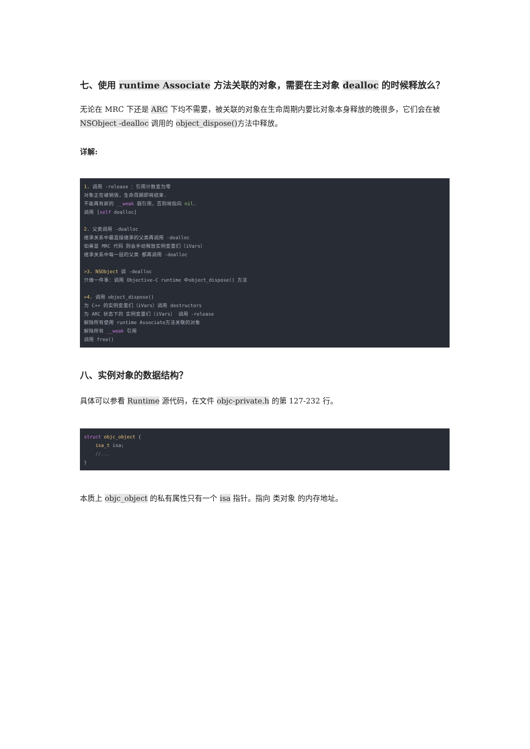七、使用 runtime Associate 方法关联的对象，需要在主对象 dealloc 的时候释放么？
无论在 MRC 下还是 ARC 下均不需要，被关联的对象在生命周期内要比对象本身释放的晚很多，它们会在被 NSObject -dealloc 调用的 object_dispose() 方法中释放。
详解:
1. 调用 -release ：引用计数变为零
对象正在被销毁，生命周期即将结束.
不能再有新的 __weak 弱引用，否则将指向 nil.
调用 [self dealloc]

2. 父类调用 -dealloc
继承关系中最直接继承的父类再调用 -dealloc
如果是 MRC 代码 则会手动释放实例变量们（iVars）
继承关系中每一层的父类 都再调用 -dealloc

>3. NSObject 调 -dealloc
只做一件事：调用 Objective-C runtime 中object_dispose() 方法

>4. 调用 object_dispose()
为 C++ 的实例变量们（iVars）调用 destructors
为 ARC 状态下的 实例变量们（iVars） 调用 -release
解除所有使用 runtime Associate方法关联的对象
解除所有 __weak 引用
调用 free()
八、实例对象的数据结构？
具体可以参看 Runtime 源代码，在文件 objc-private.h 的第 127-232 行。
struct objc_object {
    isa_t isa;
    //...
}
本质上 objc_object 的私有属性只有一个 isa 指针。指向 类对象 的内存地址。